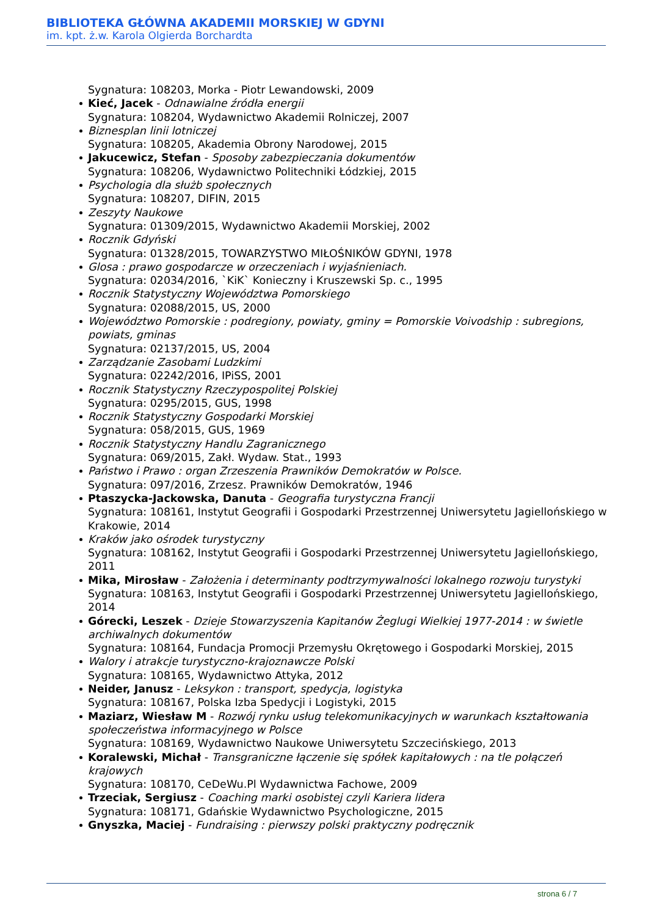BIBLIOTEKA GŁÓWNA AKADEMII MORSKIEJ W GDYNI
im. kpt. ż.w. Karola Olgierda Borchardta
Sygnatura: 108203, Morka - Piotr Lewandowski, 2009
Kieć, Jacek - Odnawialne źródła energii
Sygnatura: 108204, Wydawnictwo Akademii Rolniczej, 2007
Biznesplan linii lotniczej
Sygnatura: 108205, Akademia Obrony Narodowej, 2015
Jakucewicz, Stefan - Sposoby zabezpieczania dokumentów
Sygnatura: 108206, Wydawnictwo Politechniki Łódzkiej, 2015
Psychologia dla służb społecznych
Sygnatura: 108207, DIFIN, 2015
Zeszyty Naukowe
Sygnatura: 01309/2015, Wydawnictwo Akademii Morskiej, 2002
Rocznik Gdyński
Sygnatura: 01328/2015, TOWARZYSTWO MIŁOŚNIKÓW GDYNI, 1978
Glosa : prawo gospodarcze w orzeczeniach i wyjaśnieniach.
Sygnatura: 02034/2016, `KiK` Konieczny i Kruszewski Sp. c., 1995
Rocznik Statystyczny Województwa Pomorskiego
Sygnatura: 02088/2015, US, 2000
Województwo Pomorskie : podregiony, powiaty, gminy = Pomorskie Voivodship : subregions, powiats, gminas
Sygnatura: 02137/2015, US, 2004
Zarządzanie Zasobami Ludzkimi
Sygnatura: 02242/2016, IPiSS, 2001
Rocznik Statystyczny Rzeczypospolitej Polskiej
Sygnatura: 0295/2015, GUS, 1998
Rocznik Statystyczny Gospodarki Morskiej
Sygnatura: 058/2015, GUS, 1969
Rocznik Statystyczny Handlu Zagranicznego
Sygnatura: 069/2015, Zakł. Wydaw. Stat., 1993
Państwo i Prawo : organ Zrzeszenia Prawników Demokratów w Polsce.
Sygnatura: 097/2016, Zrzesz. Prawników Demokratów, 1946
Ptaszycka-Jackowska, Danuta - Geografia turystyczna Francji
Sygnatura: 108161, Instytut Geografii i Gospodarki Przestrzennej Uniwersytetu Jagiellońskiego w Krakowie, 2014
Kraków jako ośrodek turystyczny
Sygnatura: 108162, Instytut Geografii i Gospodarki Przestrzennej Uniwersytetu Jagiellońskiego, 2011
Mika, Mirosław - Założenia i determinanty podtrzymywalności lokalnego rozwoju turystyki
Sygnatura: 108163, Instytut Geografii i Gospodarki Przestrzennej Uniwersytetu Jagiellońskiego, 2014
Górecki, Leszek - Dzieje Stowarzyszenia Kapitanów Żeglugi Wielkiej 1977-2014 : w świetle archiwalnych dokumentów
Sygnatura: 108164, Fundacja Promocji Przemysłu Okrętowego i Gospodarki Morskiej, 2015
Walory i atrakcje turystyczno-krajoznawcze Polski
Sygnatura: 108165, Wydawnictwo Attyka, 2012
Neider, Janusz - Leksykon : transport, spedycja, logistyka
Sygnatura: 108167, Polska Izba Spedycji i Logistyki, 2015
Maziarz, Wiesław M - Rozwój rynku usług telekomunikacyjnych w warunkach kształtowania społeczeństwa informacyjnego w Polsce
Sygnatura: 108169, Wydawnictwo Naukowe Uniwersytetu Szczecińskiego, 2013
Koralewski, Michał - Transgraniczne łączenie się spółek kapitałowych : na tle połączeń krajowych
Sygnatura: 108170, CeDeWu.Pl Wydawnictwa Fachowe, 2009
Trzeciak, Sergiusz - Coaching marki osobistej czyli Kariera lidera
Sygnatura: 108171, Gdańskie Wydawnictwo Psychologiczne, 2015
Gnyszka, Maciej - Fundraising : pierwszy polski praktyczny podręcznik
strona 6 / 7